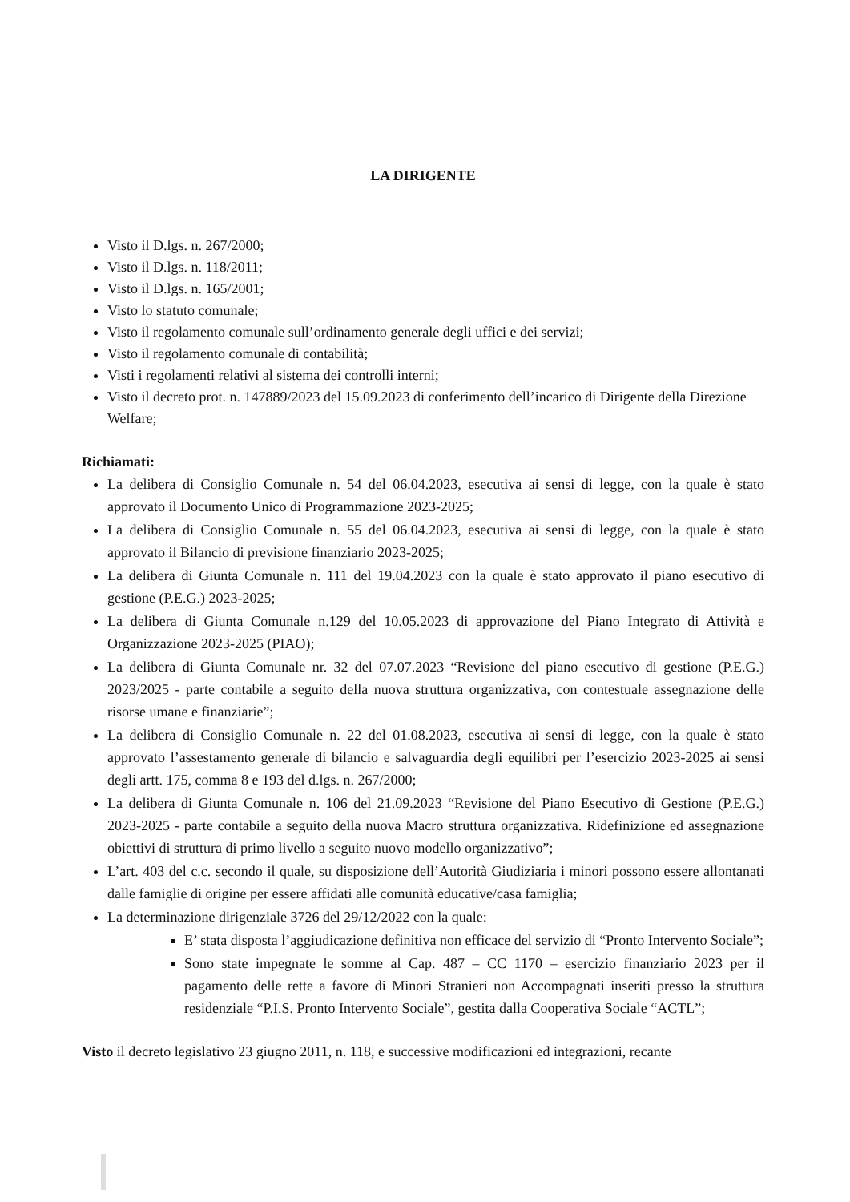LA DIRIGENTE
Visto il D.lgs. n. 267/2000;
Visto il D.lgs. n. 118/2011;
Visto il D.lgs. n. 165/2001;
Visto lo statuto comunale;
Visto il regolamento comunale sull’ordinamento generale degli uffici e dei servizi;
Visto il regolamento comunale di contabilità;
Visti i regolamenti relativi al sistema dei controlli interni;
Visto il decreto prot. n. 147889/2023 del 15.09.2023 di conferimento dell’incarico di Dirigente della Direzione Welfare;
Richiamati:
La delibera di Consiglio Comunale n. 54 del 06.04.2023, esecutiva ai sensi di legge, con la quale è stato approvato il Documento Unico di Programmazione 2023-2025;
La delibera di Consiglio Comunale n. 55 del 06.04.2023, esecutiva ai sensi di legge, con la quale è stato approvato il Bilancio di previsione finanziario 2023-2025;
La delibera di Giunta Comunale n. 111 del 19.04.2023 con la quale è stato approvato il piano esecutivo di gestione (P.E.G.) 2023-2025;
La delibera di Giunta Comunale n.129 del 10.05.2023 di approvazione del Piano Integrato di Attività e Organizzazione 2023-2025 (PIAO);
La delibera di Giunta Comunale nr. 32 del 07.07.2023 “Revisione del piano esecutivo di gestione (P.E.G.) 2023/2025 - parte contabile a seguito della nuova struttura organizzativa, con contestuale assegnazione delle risorse umane e finanziarie”;
La delibera di Consiglio Comunale n. 22 del 01.08.2023, esecutiva ai sensi di legge, con la quale è stato approvato l’assestamento generale di bilancio e salvaguardia degli equilibri per l’esercizio 2023-2025 ai sensi degli artt. 175, comma 8 e 193 del d.lgs. n. 267/2000;
La delibera di Giunta Comunale n. 106 del 21.09.2023 “Revisione del Piano Esecutivo di Gestione (P.E.G.) 2023-2025 - parte contabile a seguito della nuova Macro struttura organizzativa. Ridefinizione ed assegnazione obiettivi di struttura di primo livello a seguito nuovo modello organizzativo”;
L’art. 403 del c.c. secondo il quale, su disposizione dell’Autorità Giudiziaria i minori possono essere allontanati dalle famiglie di origine per essere affidati alle comunità educative/casa famiglia;
La determinazione dirigenziale 3726 del 29/12/2022 con la quale:
E’ stata disposta l’aggiudicazione definitiva non efficace del servizio di “Pronto Intervento Sociale”;
Sono state impegnate le somme al Cap. 487 – CC 1170 – esercizio finanziario 2023 per il pagamento delle rette a favore di Minori Stranieri non Accompagnati inseriti presso la struttura residenziale “P.I.S. Pronto Intervento Sociale”, gestita dalla Cooperativa Sociale “ACTL”;
Visto il decreto legislativo 23 giugno 2011, n. 118, e successive modificazioni ed integrazioni, recante